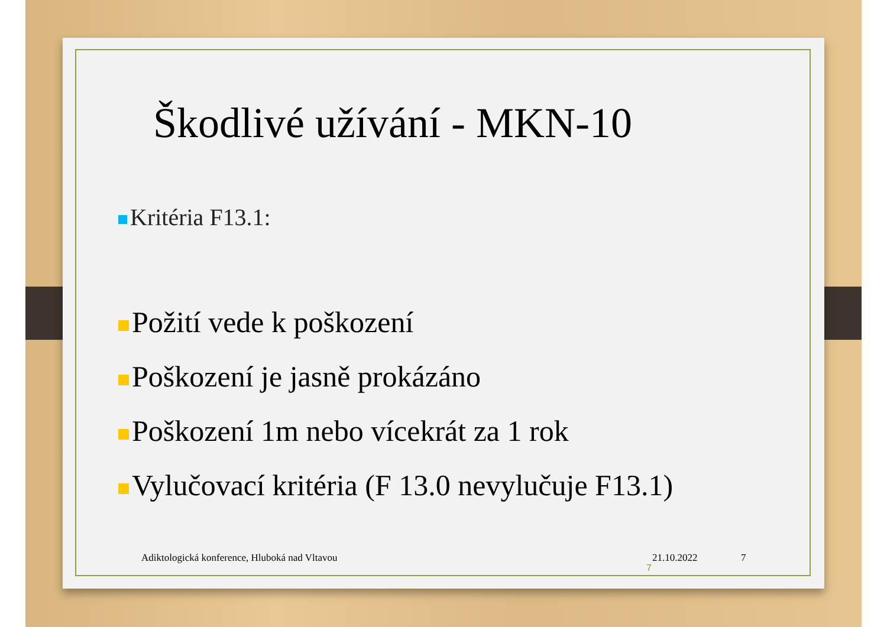Škodlivé užívání - MKN-10
Kritéria F13.1:
Požití vede k poškození
Poškození je jasně prokázáno
Poškození 1m nebo vícekrát za 1 rok
Vylučovací kritéria (F 13.0 nevylučuje F13.1)
Adiktologická konference, Hluboká nad Vltavou 21.10.2022 7
7